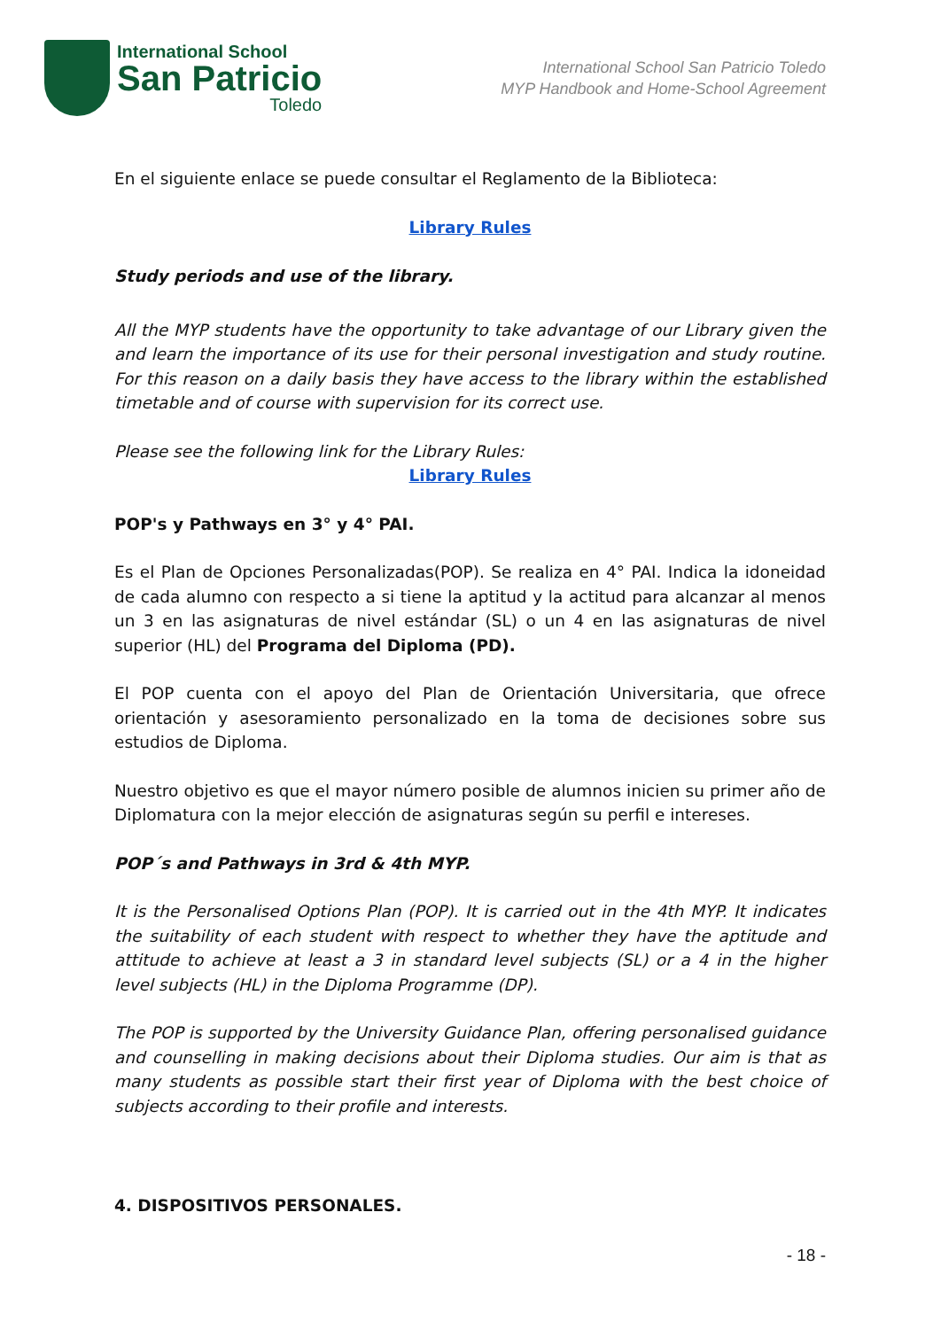International School
San Patricio
Toledo
International School San Patricio Toledo
MYP Handbook and Home-School Agreement
En el siguiente enlace se puede consultar el Reglamento de la Biblioteca:
Library Rules
Study periods and use of the library.
All the MYP students have the opportunity to take advantage of our Library given the and learn the importance of its use for their personal investigation and study routine. For this reason on a daily basis they have access to the library within the established timetable and of course with supervision for its correct use.
Please see the following link for the Library Rules:
Library Rules
POP's y Pathways en 3° y 4° PAI.
Es el Plan de Opciones Personalizadas(POP). Se realiza en 4° PAI. Indica la idoneidad de cada alumno con respecto a si tiene la aptitud y la actitud para alcanzar al menos un 3 en las asignaturas de nivel estándar (SL) o un 4 en las asignaturas de nivel superior (HL) del Programa del Diploma (PD).
El POP cuenta con el apoyo del Plan de Orientación Universitaria, que ofrece orientación y asesoramiento personalizado en la toma de decisiones sobre sus estudios de Diploma.
Nuestro objetivo es que el mayor número posible de alumnos inicien su primer año de Diplomatura con la mejor elección de asignaturas según su perfil e intereses.
POP´s and Pathways in 3rd & 4th MYP.
It is the Personalised Options Plan (POP). It is carried out in the 4th MYP. It indicates the suitability of each student with respect to whether they have the aptitude and attitude to achieve at least a 3 in standard level subjects (SL) or a 4 in the higher level subjects (HL) in the Diploma Programme (DP).
The POP is supported by the University Guidance Plan, offering personalised guidance and counselling in making decisions about their Diploma studies. Our aim is that as many students as possible start their first year of Diploma with the best choice of subjects according to their profile and interests.
4. DISPOSITIVOS PERSONALES.
- 18 -